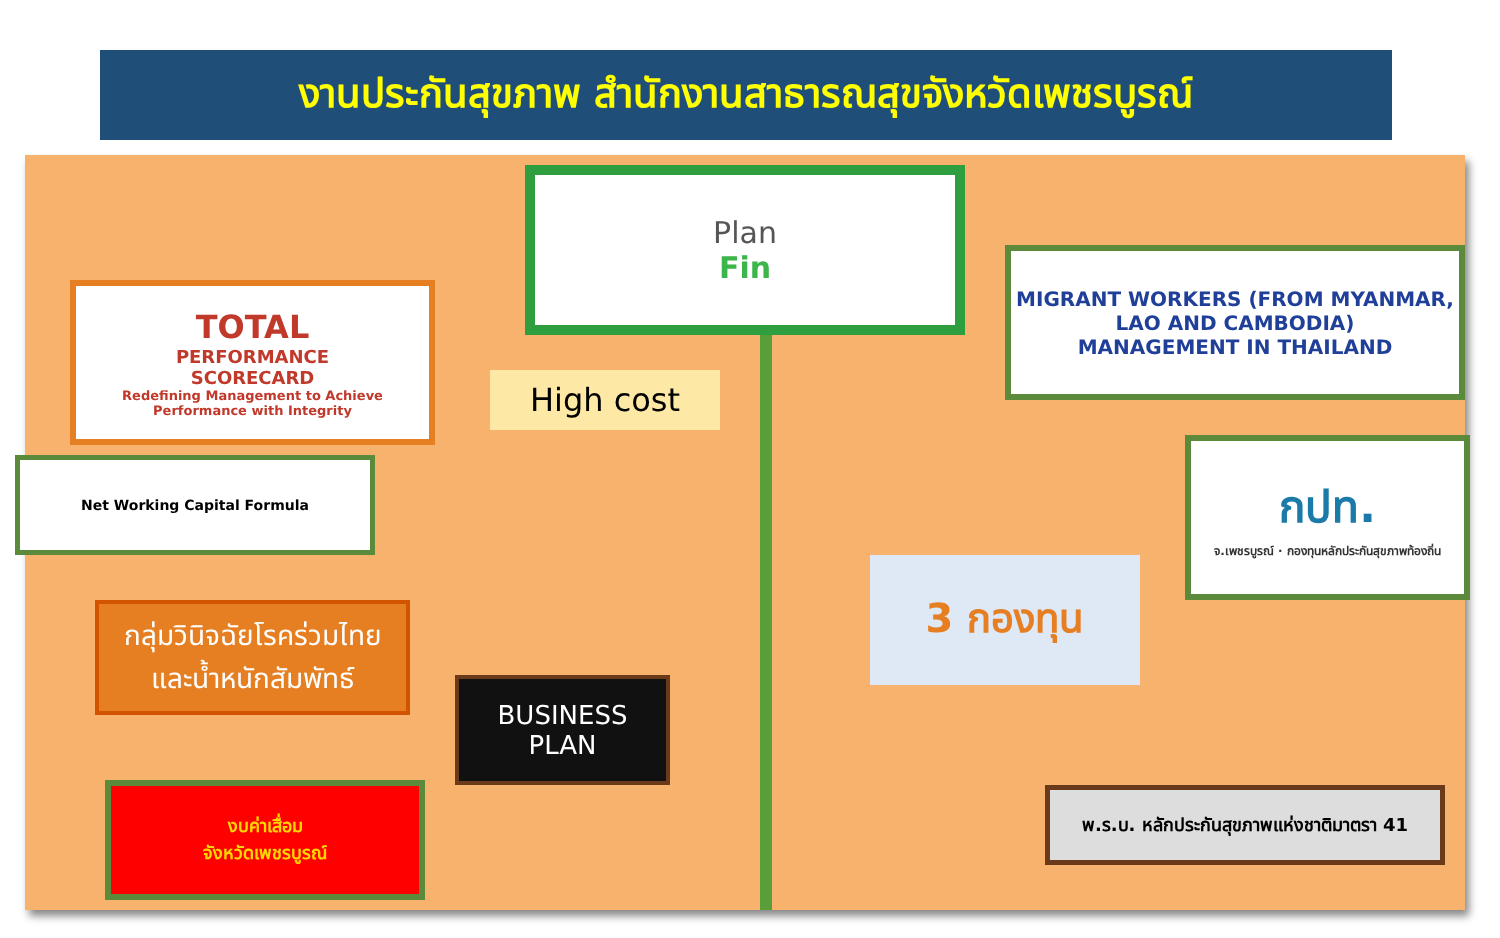งานประกันสุขภาพ สำนักงานสาธารณสุขจังหวัดเพชรบูรณ์
Plan
Fin
TOTAL
PERFORMANCE
SCORECARD
Redefining Management to Achieve Performance with Integrity
High cost
MIGRANT WORKERS (FROM MYANMAR, LAO AND CAMBODIA)
MANAGEMENT IN THAILAND
Net Working Capital Formula
กปท.
จ.เพชรบูรณ์ · กองทุนหลักประกันสุขภาพท้องถิ่น
3 กองทุน
กลุ่มวินิจฉัยโรคร่วมไทย
และน้ำหนักสัมพัทธ์
BUSINESS
PLAN
งบค่าเสื่อม
จังหวัดเพชรบูรณ์
พ.ร.บ. หลักประกันสุขภาพแห่งชาติมาตรา 41